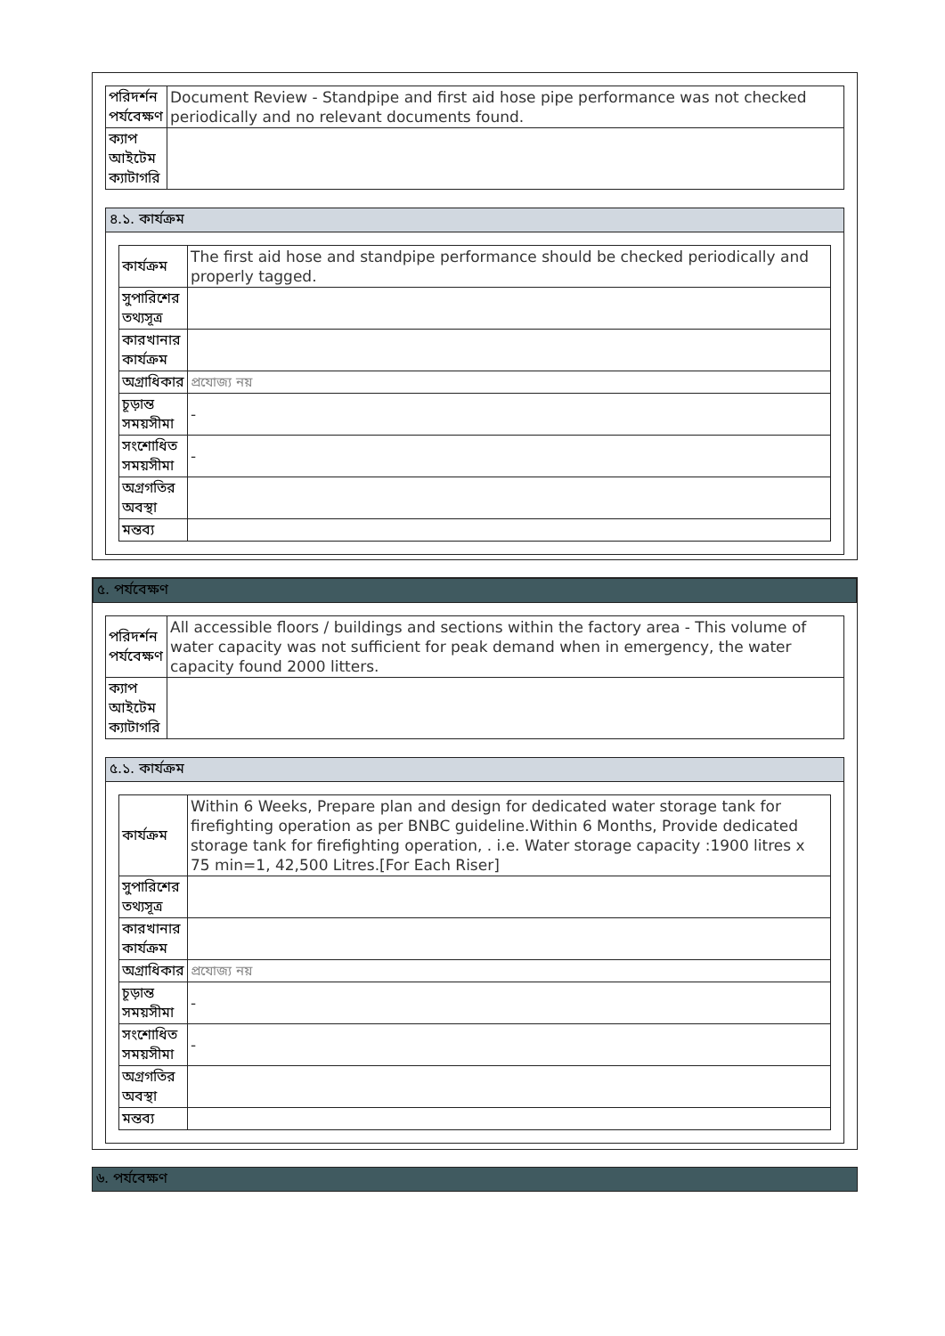| পরিদর্শন পর্যবেক্ষণ | Document Review - Standpipe and first aid hose pipe performance was not checked periodically and no relevant documents found. |
| ক্যাপ আইটেম ক্যাটাগরি | |
৪.১. কার্যক্রম
| কার্যক্রম | The first aid hose and standpipe performance should be checked periodically and properly tagged. |
| সুপারিশের তথ্যসূত্র | |
| কারখানার কার্যক্রম | |
| অগ্রাধিকার | প্রযোজ্য নয় |
| চূড়ান্ত সময়সীমা | - |
| সংশোধিত সময়সীমা | - |
| অগ্রগতির অবস্থা | |
| মন্তব্য | |
৫. পর্যবেক্ষণ
| পরিদর্শন পর্যবেক্ষণ | All accessible floors / buildings and sections within the factory area - This volume of water capacity was not sufficient for peak demand when in emergency, the water capacity found 2000 litters. |
| ক্যাপ আইটেম ক্যাটাগরি | |
৫.১. কার্যক্রম
| কার্যক্রম | Within 6 Weeks, Prepare plan and design for dedicated water storage tank for firefighting operation as per BNBC guideline.Within 6 Months, Provide dedicated storage tank for firefighting operation, . i.e. Water storage capacity :1900 litres x 75 min=1, 42,500 Litres.[For Each Riser] |
| সুপারিশের তথ্যসূত্র | |
| কারখানার কার্যক্রম | |
| অগ্রাধিকার | প্রযোজ্য নয় |
| চূড়ান্ত সময়সীমা | - |
| সংশোধিত সময়সীমা | - |
| অগ্রগতির অবস্থা | |
| মন্তব্য | |
৬. পর্যবেক্ষণ